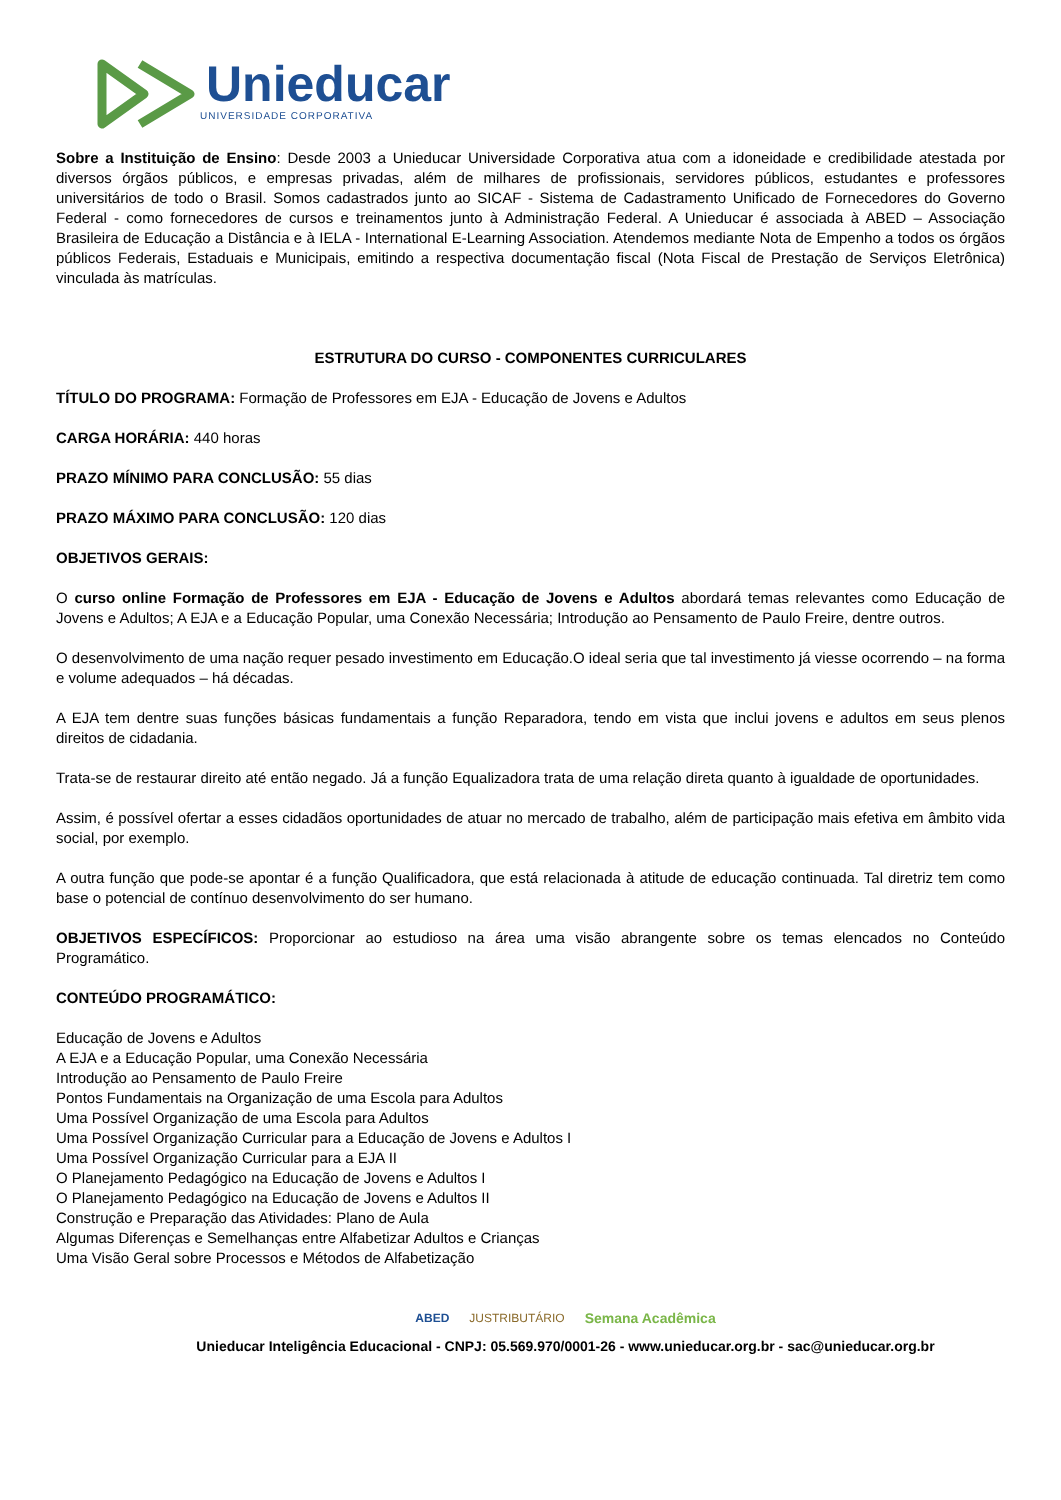Unieducar
UNIVERSIDADE CORPORATIVA
Sobre a Instituição de Ensino: Desde 2003 a Unieducar Universidade Corporativa atua com a idoneidade e credibilidade atestada por diversos órgãos públicos, e empresas privadas, além de milhares de profissionais, servidores públicos, estudantes e professores universitários de todo o Brasil. Somos cadastrados junto ao SICAF - Sistema de Cadastramento Unificado de Fornecedores do Governo Federal - como fornecedores de cursos e treinamentos junto à Administração Federal. A Unieducar é associada à ABED – Associação Brasileira de Educação a Distância e à IELA - International E-Learning Association. Atendemos mediante Nota de Empenho a todos os órgãos públicos Federais, Estaduais e Municipais, emitindo a respectiva documentação fiscal (Nota Fiscal de Prestação de Serviços Eletrônica) vinculada às matrículas.
ESTRUTURA DO CURSO - COMPONENTES CURRICULARES
TÍTULO DO PROGRAMA: Formação de Professores em EJA - Educação de Jovens e Adultos
CARGA HORÁRIA: 440 horas
PRAZO MÍNIMO PARA CONCLUSÃO: 55 dias
PRAZO MÁXIMO PARA CONCLUSÃO: 120 dias
OBJETIVOS GERAIS:
O curso online Formação de Professores em EJA - Educação de Jovens e Adultos abordará temas relevantes como Educação de Jovens e Adultos; A EJA e a Educação Popular, uma Conexão Necessária; Introdução ao Pensamento de Paulo Freire, dentre outros.
O desenvolvimento de uma nação requer pesado investimento em Educação.O ideal seria que tal investimento já viesse ocorrendo – na forma e volume adequados – há décadas.
A EJA tem dentre suas funções básicas fundamentais a função Reparadora, tendo em vista que inclui jovens e adultos em seus plenos direitos de cidadania.
Trata-se de restaurar direito até então negado. Já a função Equalizadora trata de uma relação direta quanto à igualdade de oportunidades.
Assim, é possível ofertar a esses cidadãos oportunidades de atuar no mercado de trabalho, além de participação mais efetiva em âmbito vida social, por exemplo.
A outra função que pode-se apontar é a função Qualificadora, que está relacionada à atitude de educação continuada. Tal diretriz tem como base o potencial de contínuo desenvolvimento do ser humano.
OBJETIVOS ESPECÍFICOS: Proporcionar ao estudioso na área uma visão abrangente sobre os temas elencados no Conteúdo Programático.
CONTEÚDO PROGRAMÁTICO:
Educação de Jovens e Adultos
A EJA e a Educação Popular, uma Conexão Necessária
Introdução ao Pensamento de Paulo Freire
Pontos Fundamentais na Organização de uma Escola para Adultos
Uma Possível Organização de uma Escola para Adultos
Uma Possível Organização Curricular para a Educação de Jovens e Adultos I
Uma Possível Organização Curricular para a EJA II
O Planejamento Pedagógico na Educação de Jovens e Adultos I
O Planejamento Pedagógico na Educação de Jovens e Adultos II
Construção e Preparação das Atividades: Plano de Aula
Algumas Diferenças e Semelhanças entre Alfabetizar Adultos e Crianças
Uma Visão Geral sobre Processos e Métodos de Alfabetização
ABED JUSTRIBUTÁRIO Semana Acadêmica
Unieducar Inteligência Educacional - CNPJ: 05.569.970/0001-26 - www.unieducar.org.br - sac@unieducar.org.br